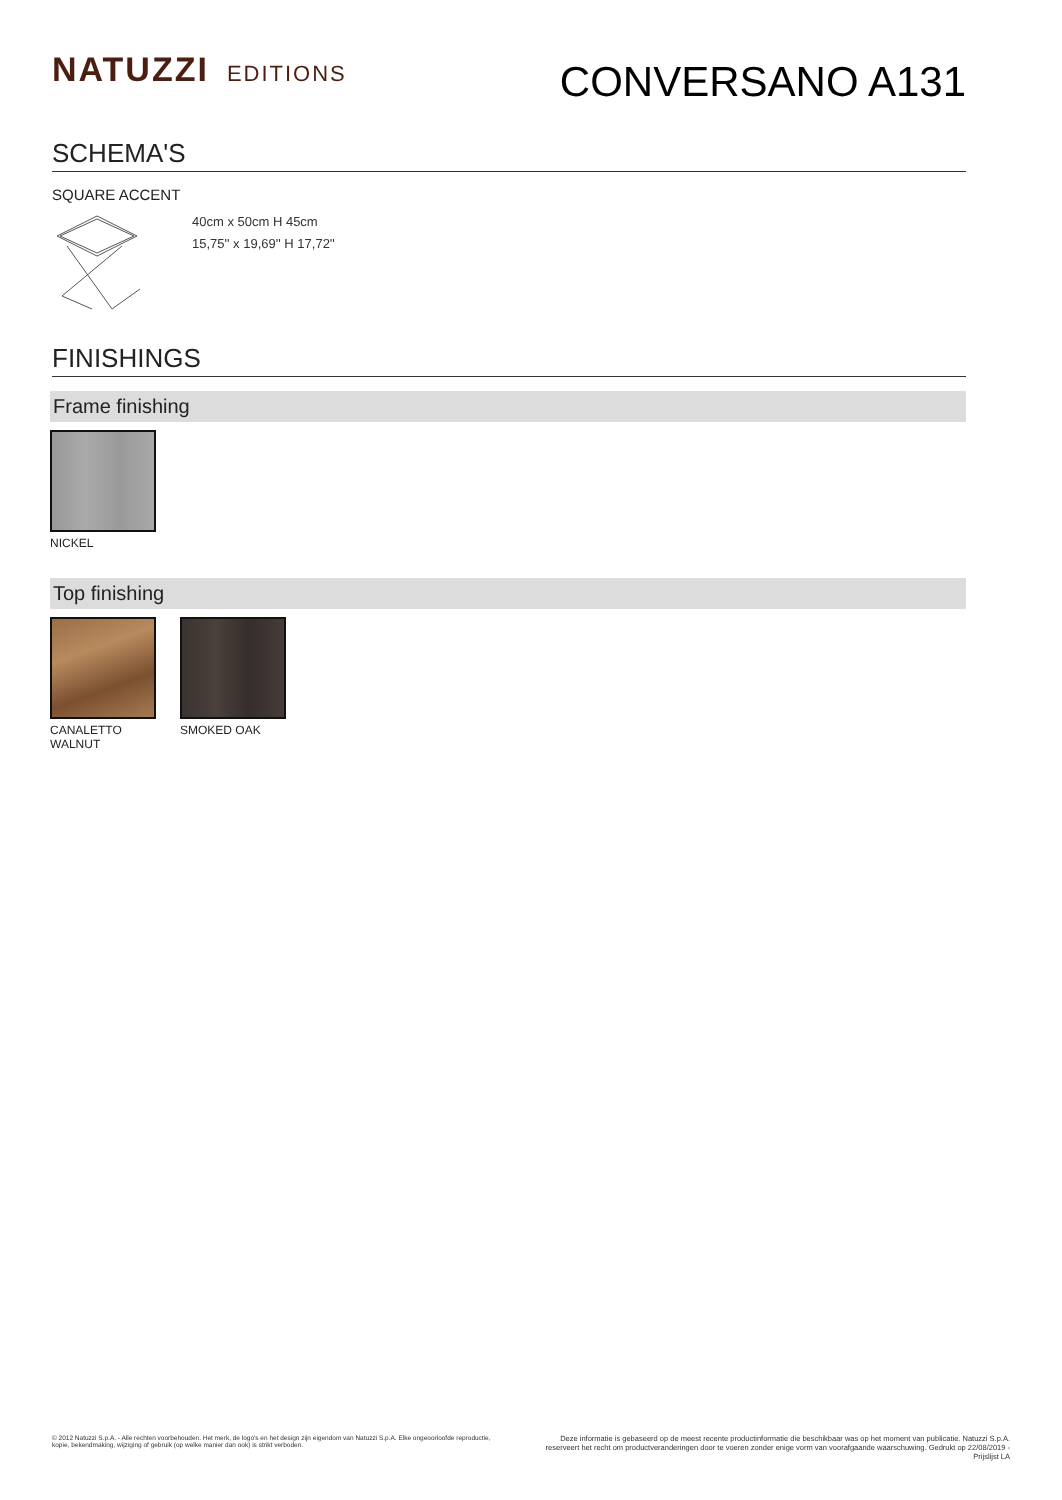NATUZZI EDITIONS
CONVERSANO A131
SCHEMA'S
SQUARE ACCENT
40cm x 50cm H 45cm
15,75'' x 19,69'' H 17,72''
FINISHINGS
Frame finishing
NICKEL
Top finishing
CANALETTO WALNUT
SMOKED OAK
© 2012 Natuzzi S.p.A. - Alle rechten voorbehouden. Het merk, de logo's en het design zijn eigendom van Natuzzi S.p.A. Elke ongeoorloofde reproductie, kopie, bekendmaking, wijziging of gebruik (op welke manier dan ook) is strikt verboden.
Deze informatie is gebaseerd op de meest recente productinformatie die beschikbaar was op het moment van publicatie. Natuzzi S.p.A. reserveert het recht om productveranderingen door te voeren zonder enige vorm van voorafgaande waarschuwing. Gedrukt op 22/08/2019 - Prijslijst LA